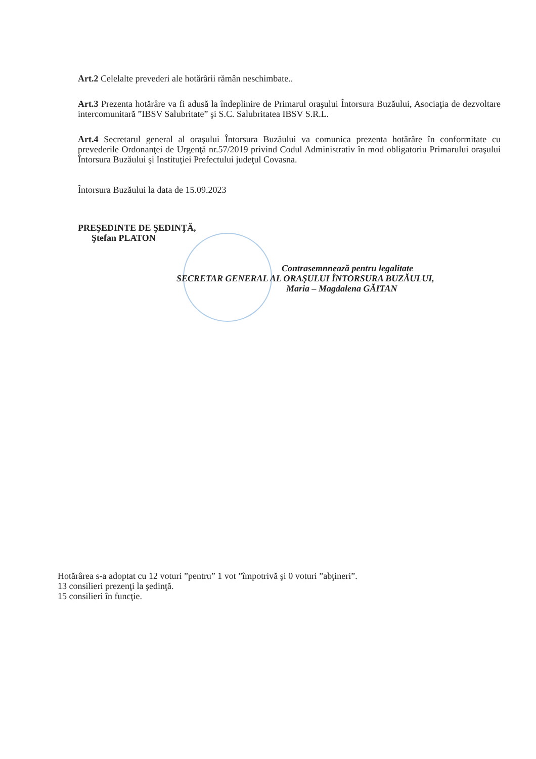Art.2 Celelalte prevederi ale hotărârii rămân neschimbate..
Art.3 Prezenta hotărâre va fi adusă la îndeplinire de Primarul oraşului Întorsura Buzăului, Asociaţia de dezvoltare intercomunitară ”IBSV Salubritate” şi S.C. Salubritatea IBSV S.R.L.
Art.4 Secretarul general al oraşului Întorsura Buzăului va comunica prezenta hotărâre în conformitate cu prevederile Ordonanţei de Urgenţă nr.57/2019 privind Codul Administrativ în mod obligatoriu Primarului oraşului Întorsura Buzăului şi Instituţiei Prefectului judeţul Covasna.
Întorsura Buzăului la data de 15.09.2023
PREŞEDINTE DE ŞEDINŢĂ,
Ştefan PLATON
Contrasemnnează pentru legalitate
SECRETAR GENERAL AL ORAŞULUI ÎNTORSURA BUZĂULUI,
Maria – Magdalena GĂITAN
Hotărârea s-a adoptat cu 12 voturi ”pentru” 1 vot ”împotrivă şi 0 voturi ”abţineri”.
13 consilieri prezenţi la şedinţă.
15 consilieri în funcţie.